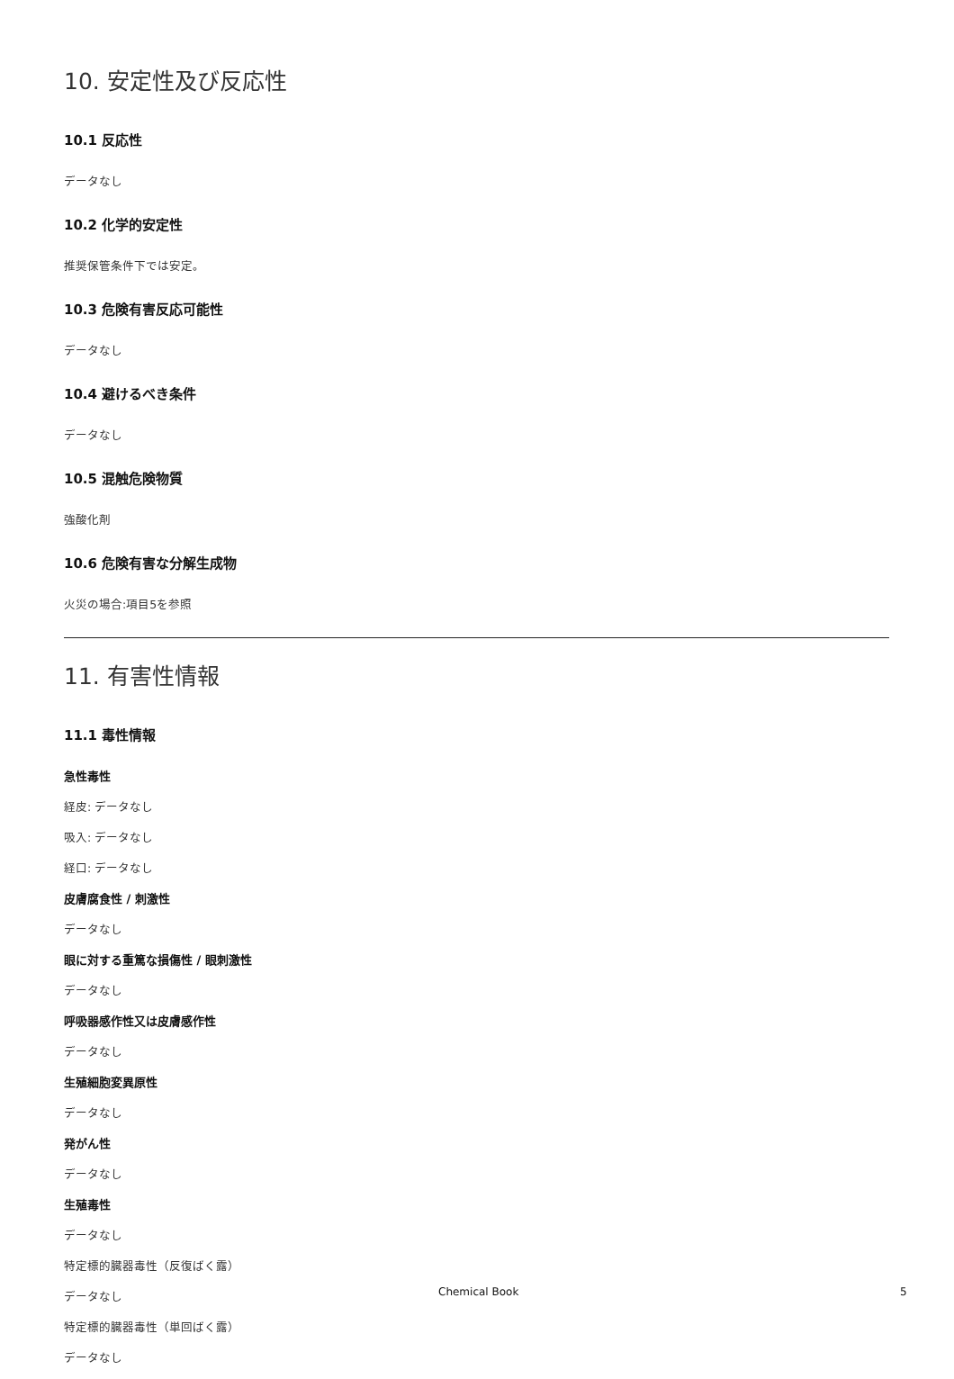10. 安定性及び反応性
10.1 反応性
データなし
10.2 化学的安定性
推奨保管条件下では安定。
10.3 危険有害反応可能性
データなし
10.4 避けるべき条件
データなし
10.5 混触危険物質
強酸化剤
10.6 危険有害な分解生成物
火災の場合:項目5を参照
11. 有害性情報
11.1 毒性情報
急性毒性
経皮: データなし
吸入: データなし
経口: データなし
皮膚腐食性 / 刺激性
データなし
眼に対する重篤な損傷性 / 眼刺激性
データなし
呼吸器感作性又は皮膚感作性
データなし
生殖細胞変異原性
データなし
発がん性
データなし
生殖毒性
データなし
特定標的臓器毒性（反復ばく露）
データなし
特定標的臓器毒性（単回ばく露）
データなし
Chemical Book 5